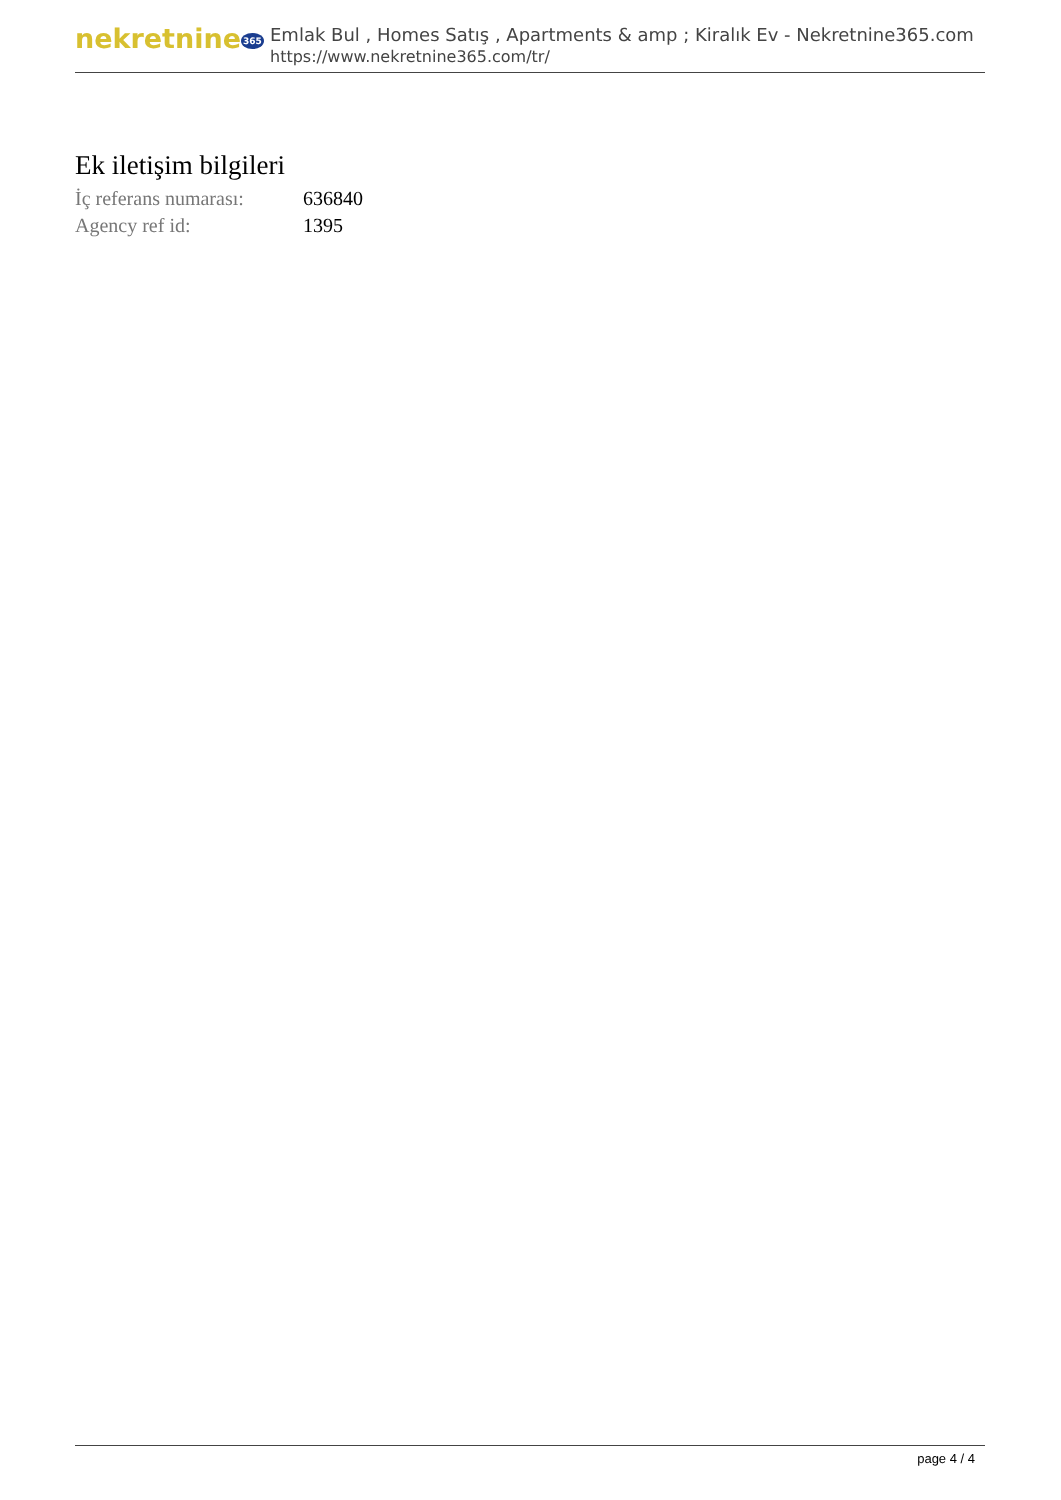nekretnine365
Emlak Bul , Homes Satış , Apartments & amp ; Kiralık Ev - Nekretnine365.com
https://www.nekretnine365.com/tr/
Ek iletişim bilgileri
| İç referans numarası: | 636840 |
| Agency ref id: | 1395 |
page 4 / 4